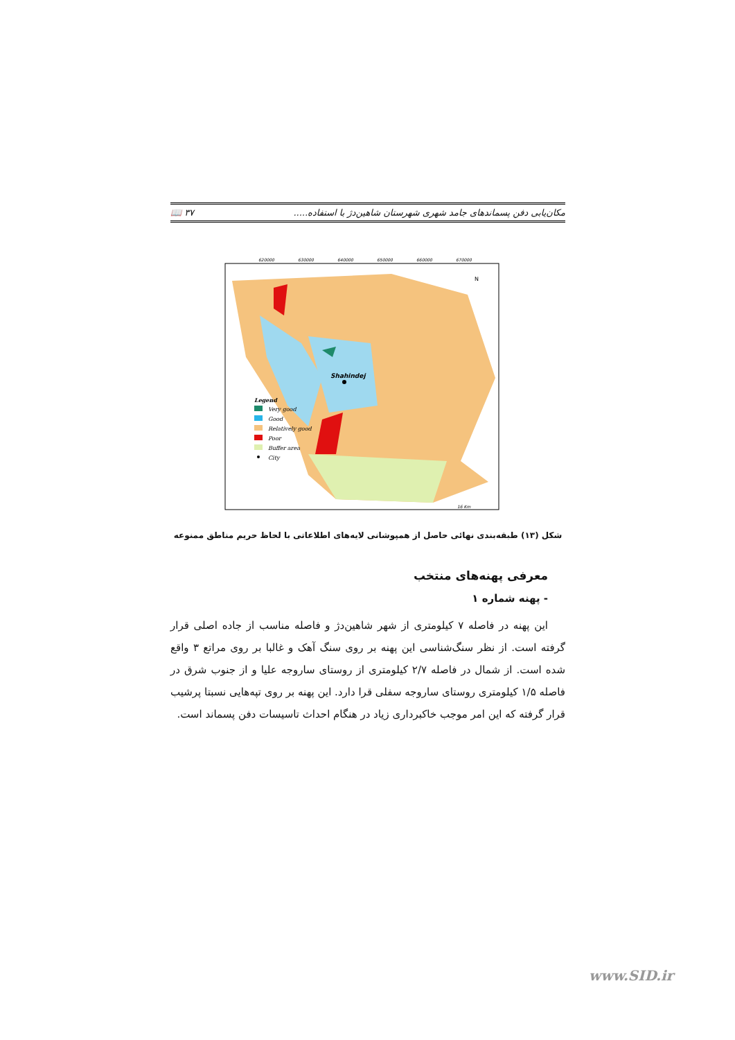مکان‌یابی دفن پسماندهای جامد شهری شهرستان شاهین‌دژ با استفاده..... ۳۷ 📖
Shahindej
N
Legend
Very good
Good
Relatively good
Poor
Buffer area
City
620000
630000
640000
650000
660000
670000
16 Km
شکل (۱۳) طبقه‌بندی نهائی حاصل از همپوشانی لایه‌های اطلاعاتی با لحاظ حریم مناطق ممنوعه
معرفی پهنه‌های منتخب
- پهنه شماره ۱
این پهنه در فاصله ۷ کیلومتری از شهر شاهین‌دژ و فاصله مناسب از جاده اصلی قرار گرفته است. از نظر سنگ‌شناسی این پهنه بر روی سنگ آهک و غالبا بر روی مراتع ۳ واقع شده است. از شمال در فاصله ۲/۷ کیلومتری از روستای ساروجه علیا و از جنوب شرق در فاصله ۱/۵ کیلومتری روستای ساروجه سفلی قرا دارد. این پهنه بر روی تپه‌هایی نسبتا پرشیب قرار گرفته که این امر موجب خاکبرداری زیاد در هنگام احداث تاسیسات دفن پسماند است.
www.SID.ir